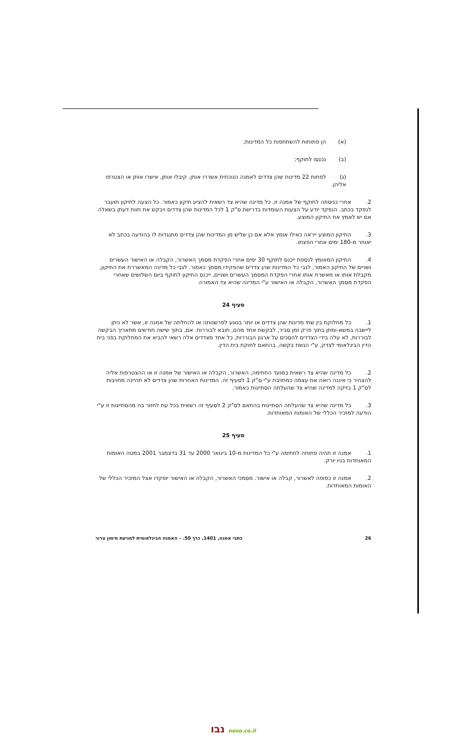(א) הן פתוחות להשתתפות כל המדינות;
(ב) נכנסו לתוקף;
(ג) לפחות 22 מדינות שהן צדדים לאמנה הנוכחית אשררו אותן, קיבלו אותן, אישרו אותן או הצטרפו אליהן.
2. אחרי כניסתה לתוקף של אמנה זו, כל מדינה שהיא צד רשאית להציע תיקון כאמור. כל הצעה לתיקון תועבר לנפקד בכתב. הנפקד יודע על הצעות העומדות בדרישת ס"ק 1 לכל המדינות שהן צדדים ויבקש את חוות דעתן בשאלה אם יש לאמץ את התיקון המוצע.
3. התיקון המוצע ייראה כאילו אומץ אלא אם כן שליש מן המדינות שהן צדדים מתנגדות לו בהודעה בכתב לא יאוחר מ-180 ימים אחרי הפצתו.
4. התיקון המאומץ לנספח ייכנס לתוקף 30 ימים אחרי הפקדת מסמך האשרור, הקבלה או האישור העשרים ושניים של התיקון האמור, לגבי כל המדינות שהן צדדים שהפקידו מסמך כאמור. לגבי כל מדינה המאשררת את התיקון, מקבלת אותו או מאשרת אותו אחרי הפקדת המסמך העשרים ושניים, ייכנס התיקון לתוקף ביום השלושים שאחרי הפקדת מסמך האשרור, הקבלה או האישור ע"י המדינה שהיא צד האמורה.
סעיף 24
1. כל מחלוקת בין שתי מדינות שהן צדדים או יותר בנוגע לפרשנותה או להחלתה של אמנה זו, אשר לא ניתן ליישבה במשא-ומתן בתוך פרק זמן סביר, לבקשת אחד מהם, תובא לבוררות. אם, בתוך שישה חודשים מתאריך הבקשה לבוררות, לא עלה בידי הצדדים להסכים על ארגון הבוררות, כל אחד מצדדים אלה רשאי להביא את המחלוקת בפני בית הדין הבינלאומי לצדק, ע"י הגשת בקשה, בהתאם לחוקת בית הדין.
2. כל מדינה שהיא צד רשאית במועד החתימה, האשרור, הקבלה או האישור של אמנה זו או ההצטרפות אליה להצהיר כי איננה רואה את עצמה כמחויבת ע"י ס"ק 1 לסעיף זה. המדינות האחרות שהן צדדים לא תהיינה מחויבות לס"ק 1 בזיקה למדינה שהיא צד שהעלתה הסתייגות כאמור.
3. כל מדינה שהיא צד שהעלתה הסתייגות בהתאם לס"ק 2 לסעיף זה רשאית בכל עת לחזור בה מהסתייגות זו ע"י הודעה למזכיר הכללי של האומות המאוחדות.
סעיף 25
1. אמנה זו תהיה פתוחה לחתימה ע"י כל המדינות מ-10 בינואר 2000 עד 31 בדצמבר 2001 במטה האומות המאוחדות בניו יורק.
2. אמנה זו כפופה לאשרור, קבלה או אישור. מסמכי האשרור, הקבלה או האישור יופקדו אצל המזכיר הכללי של האומות המאוחדות.
26 כתבי אמנה, 1401, כרך 50. – האמנה הבינלאומית למניעת מימון טרור
נבו nevo.co.il